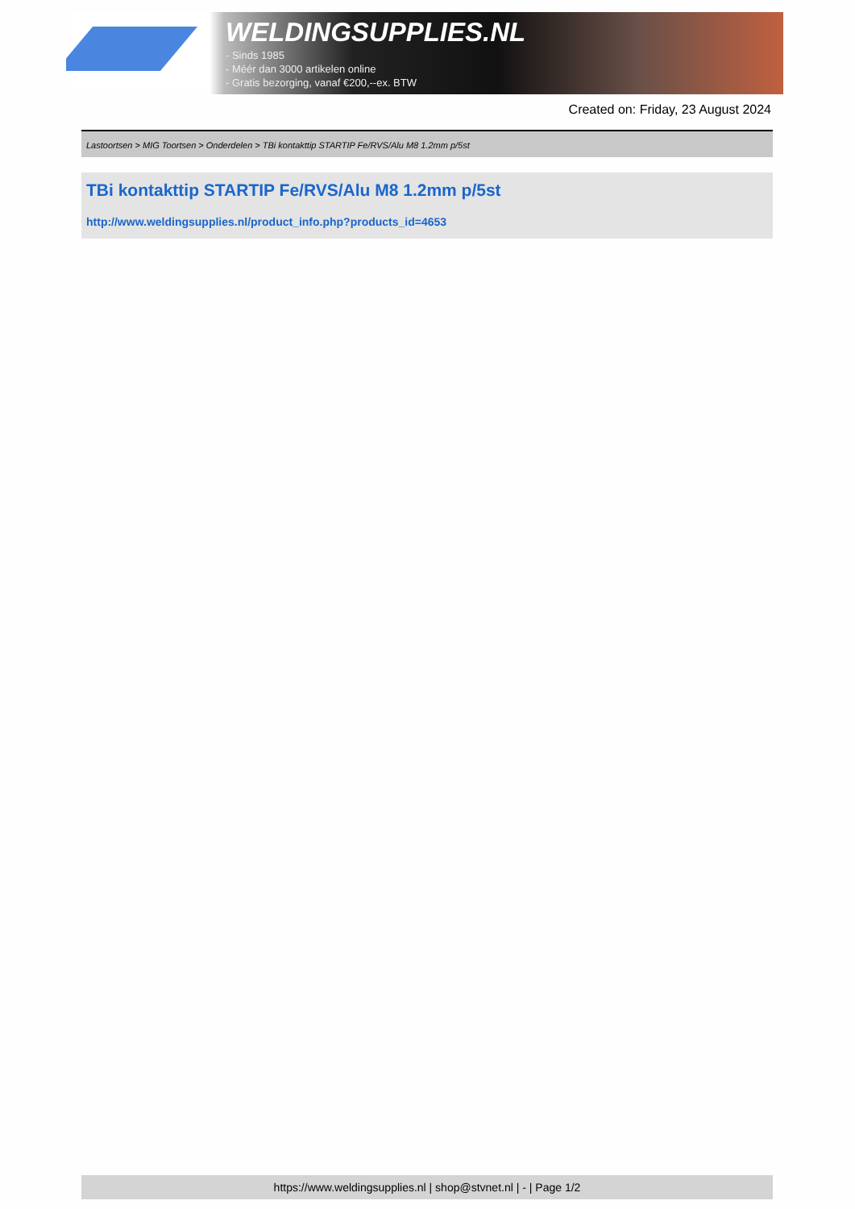WELDINGSUPPLIES.NL
- Sinds 1985
- Méér dan 3000 artikelen online
- Gratis bezorging, vanaf €200,--ex. BTW
Created on: Friday, 23 August 2024
Lastoortsen > MIG Toortsen > Onderdelen > TBi kontakttip STARTIP Fe/RVS/Alu M8 1.2mm p/5st
TBi kontakttip STARTIP Fe/RVS/Alu M8 1.2mm p/5st
http://www.weldingsupplies.nl/product_info.php?products_id=4653
https://www.weldingsupplies.nl | shop@stvnet.nl | - | Page 1/2